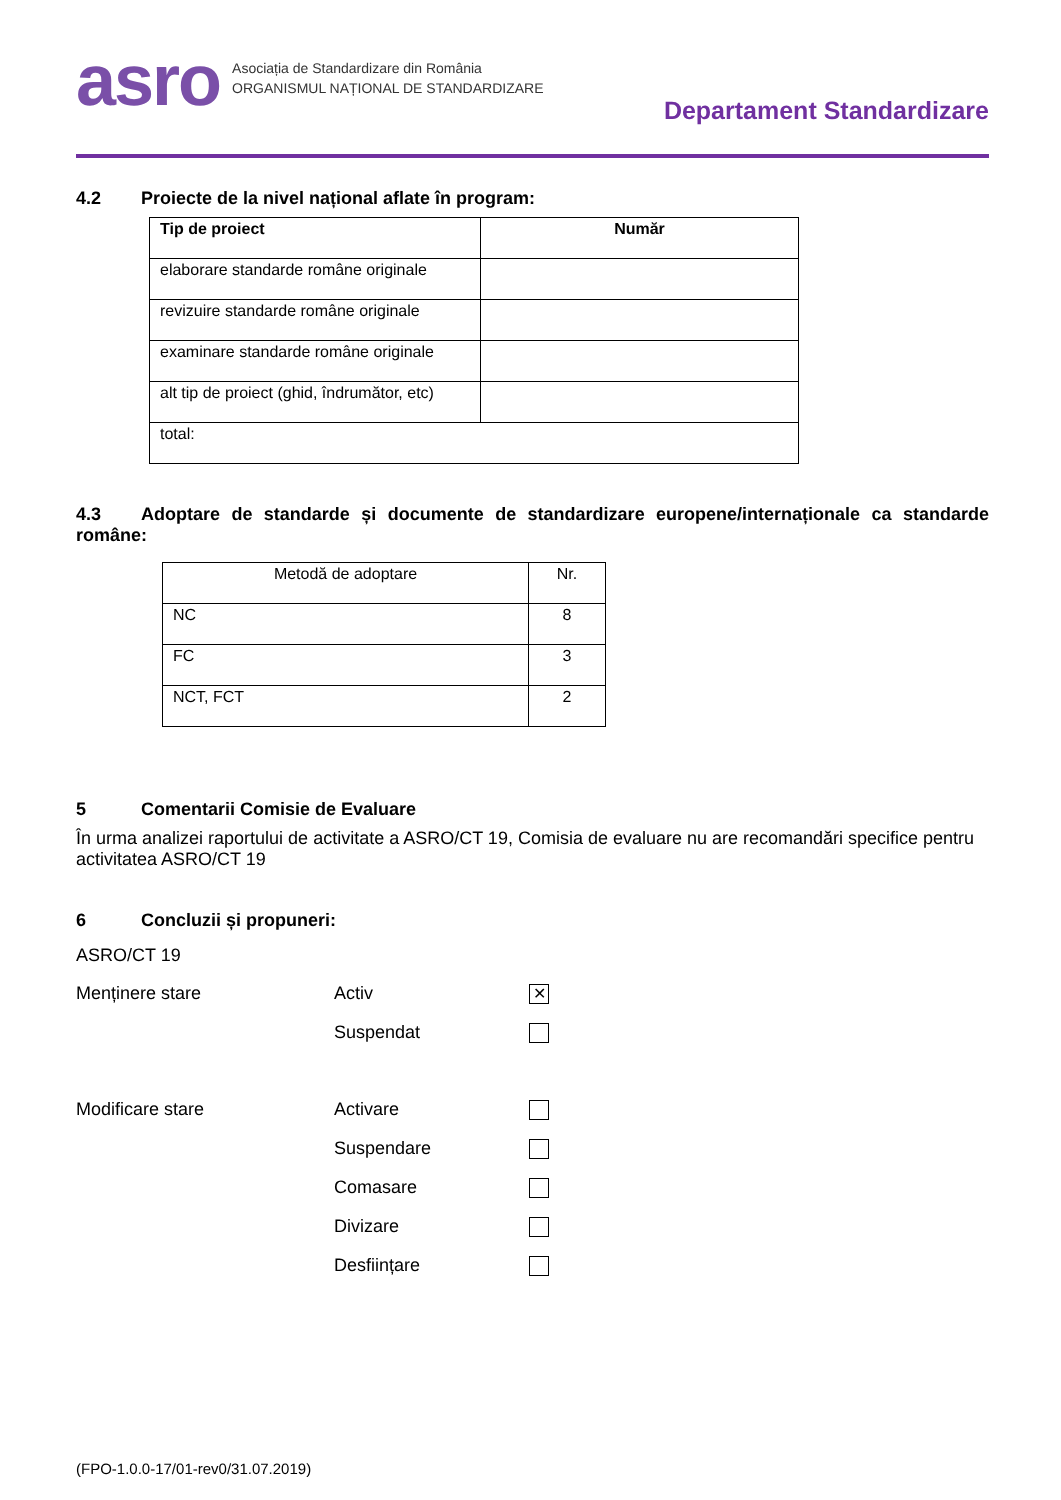asro
Asociația de Standardizare din România
ORGANISMUL NAȚIONAL DE STANDARDIZARE
Departament Standardizare
4.2 Proiecte de la nivel național aflate în program:
| Tip de proiect | Număr |
| --- | --- |
| elaborare standarde române originale | |
| revizuire standarde române originale | |
| examinare standarde române originale | |
| alt tip de proiect (ghid, îndrumător, etc) | |
| total: | |
4.3 Adoptare de standarde și documente de standardizare europene/internaționale ca standarde române:
| Metodă de adoptare | Nr. |
| NC | 8 |
| FC | 3 |
| NCT, FCT | 2 |
5 Comentarii Comisie de Evaluare
În urma analizei raportului de activitate a ASRO/CT 19, Comisia de evaluare nu are recomandări specifice pentru activitatea ASRO/CT 19
6 Concluzii și propuneri:
ASRO/CT 19
Menținere stare Activ
✕
Suspendat
Modificare stare Activare
Suspendare
Comasare
Divizare
Desființare
(FPO-1.0.0-17/01-rev0/31.07.2019)